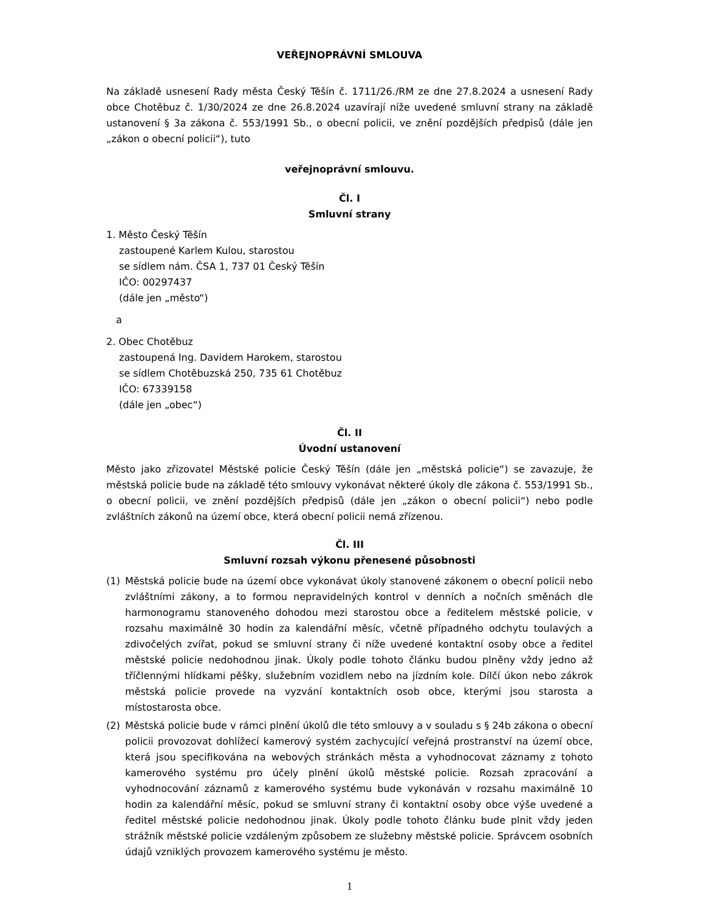VEŘEJNOPRÁVNÍ SMLOUVA
Na základě usnesení Rady města Český Těšín č. 1711/26./RM ze dne 27.8.2024 a usnesení Rady obce Chotěbuz č. 1/30/2024 ze dne 26.8.2024 uzavírají níže uvedené smluvní strany na základě ustanovení § 3a zákona č. 553/1991 Sb., o obecní policii, ve znění pozdějších předpisů (dále jen „zákon o obecní policii“), tuto
veřejnoprávní smlouvu.
Čl. I
Smluvní strany
1. Město Český Těšín
zastoupené Karlem Kulou, starostou
se sídlem nám. ČSA 1, 737 01 Český Těšín
IČO: 00297437
(dále jen „město“)
a
2. Obec Chotěbuz
zastoupená Ing. Davidem Harokem, starostou
se sídlem Chotěbuzská 250, 735 61 Chotěbuz
IČO: 67339158
(dále jen „obec“)
Čl. II
Úvodní ustanovení
Město jako zřizovatel Městské policie Český Těšín (dále jen „městská policie“) se zavazuje, že městská policie bude na základě této smlouvy vykonávat některé úkoly dle zákona č. 553/1991 Sb., o obecní policii, ve znění pozdějších předpisů (dále jen „zákon o obecní policii“) nebo podle zvláštních zákonů na území obce, která obecní policii nemá zřízenou.
Čl. III
Smluvní rozsah výkonu přenesené působnosti
(1) Městská policie bude na území obce vykonávat úkoly stanovené zákonem o obecní policii nebo zvláštními zákony, a to formou nepravidelných kontrol v denních a nočních směnách dle harmonogramu stanoveného dohodou mezi starostou obce a ředitelem městské policie, v rozsahu maximálně 30 hodin za kalendářní měsíc, včetně případného odchytu toulavých a zdivočelých zvířat, pokud se smluvní strany či níže uvedené kontaktní osoby obce a ředitel městské policie nedohodnou jinak. Úkoly podle tohoto článku budou plněny vždy jedno až tříčlennými hlídkami pěšky, služebním vozidlem nebo na jízdním kole. Dílčí úkon nebo zákrok městská policie provede na vyzvání kontaktních osob obce, kterými jsou starosta a místostarosta obce.
(2) Městská policie bude v rámci plnění úkolů dle této smlouvy a v souladu s § 24b zákona o obecní policii provozovat dohlížecí kamerový systém zachycující veřejná prostranství na území obce, která jsou specifikována na webových stránkách města a vyhodnocovat záznamy z tohoto kamerového systému pro účely plnění úkolů městské policie. Rozsah zpracování a vyhodnocování záznamů z kamerového systému bude vykonáván v rozsahu maximálně 10 hodin za kalendářní měsíc, pokud se smluvní strany či kontaktní osoby obce výše uvedené a ředitel městské policie nedohodnou jinak. Úkoly podle tohoto článku bude plnit vždy jeden strážník městské policie vzdáleným způsobem ze služebny městské policie. Správcem osobních údajů vzniklých provozem kamerového systému je město.
1